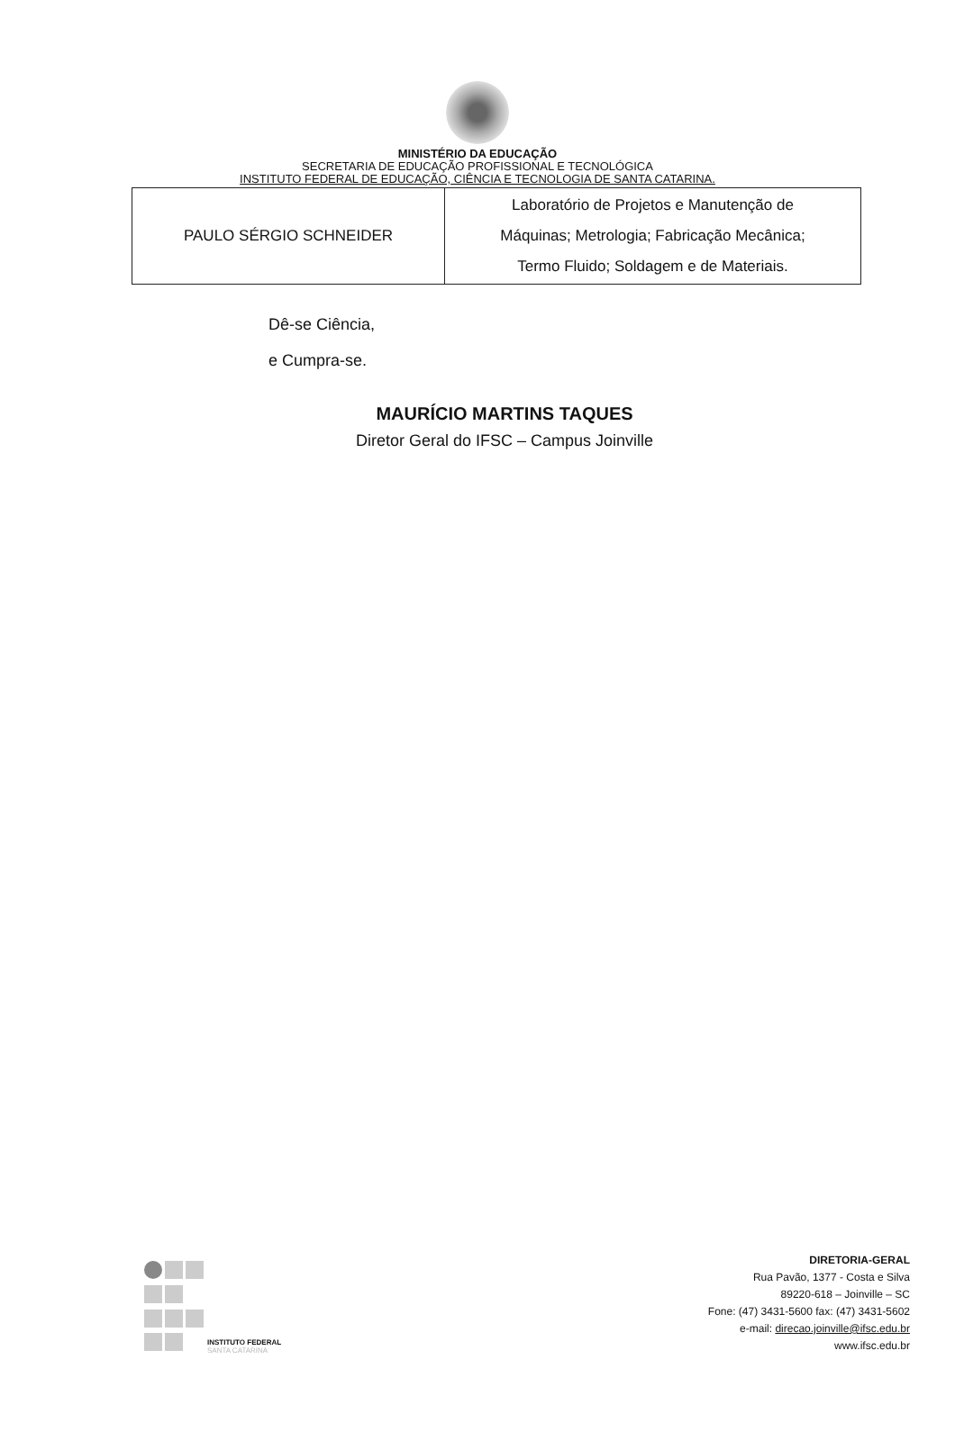MINISTÉRIO DA EDUCAÇÃO
SECRETARIA DE EDUCAÇÃO PROFISSIONAL E TECNOLÓGICA
INSTITUTO FEDERAL DE EDUCAÇÃO, CIÊNCIA E TECNOLOGIA DE SANTA CATARINA.
| PAULO SÉRGIO SCHNEIDER | Laboratório de Projetos e Manutenção de Máquinas; Metrologia; Fabricação Mecânica; Termo Fluido; Soldagem e de Materiais. |
Dê-se Ciência,
e Cumpra-se.
MAURÍCIO MARTINS TAQUES
Diretor Geral do IFSC – Campus Joinville
INSTITUTO FEDERAL
SANTA CATARINA
DIRETORIA-GERAL
Rua Pavão, 1377 - Costa e Silva
89220-618 – Joinville – SC
Fone: (47) 3431-5600 fax: (47) 3431-5602
e-mail: direcao.joinville@ifsc.edu.br
www.ifsc.edu.br